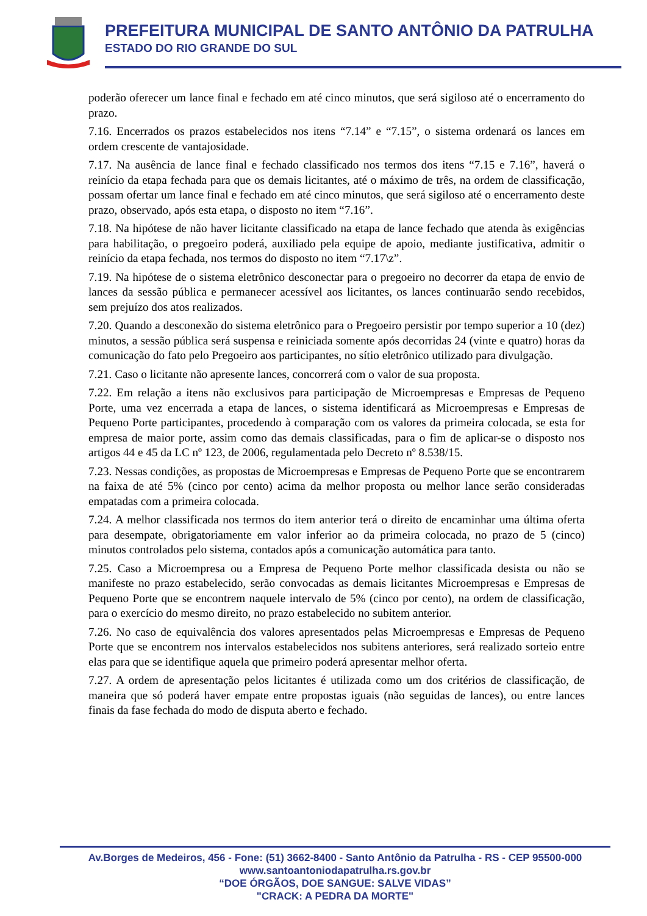PREFEITURA MUNICIPAL DE SANTO ANTÔNIO DA PATRULHA
ESTADO DO RIO GRANDE DO SUL
poderão oferecer um lance final e fechado em até cinco minutos, que será sigiloso até o encerramento do prazo.
7.16. Encerrados os prazos estabelecidos nos itens “7.14” e “7.15”, o sistema ordenará os lances em ordem crescente de vantajosidade.
7.17. Na ausência de lance final e fechado classificado nos termos dos itens “7.15 e 7.16”, haverá o reinício da etapa fechada para que os demais licitantes, até o máximo de três, na ordem de classificação, possam ofertar um lance final e fechado em até cinco minutos, que será sigiloso até o encerramento deste prazo, observado, após esta etapa, o disposto no item “7.16”.
7.18. Na hipótese de não haver licitante classificado na etapa de lance fechado que atenda às exigências para habilitação, o pregoeiro poderá, auxiliado pela equipe de apoio, mediante justificativa, admitir o reinício da etapa fechada, nos termos do disposto no item “7.17\z”.
7.19. Na hipótese de o sistema eletrônico desconectar para o pregoeiro no decorrer da etapa de envio de lances da sessão pública e permanecer acessível aos licitantes, os lances continuarão sendo recebidos, sem prejuízo dos atos realizados.
7.20. Quando a desconexão do sistema eletrônico para o Pregoeiro persistir por tempo superior a 10 (dez) minutos, a sessão pública será suspensa e reiniciada somente após decorridas 24 (vinte e quatro) horas da comunicação do fato pelo Pregoeiro aos participantes, no sítio eletrônico utilizado para divulgação.
7.21. Caso o licitante não apresente lances, concorrerá com o valor de sua proposta.
7.22. Em relação a itens não exclusivos para participação de Microempresas e Empresas de Pequeno Porte, uma vez encerrada a etapa de lances, o sistema identificará as Microempresas e Empresas de Pequeno Porte participantes, procedendo à comparação com os valores da primeira colocada, se esta for empresa de maior porte, assim como das demais classificadas, para o fim de aplicar-se o disposto nos artigos 44 e 45 da LC nº 123, de 2006, regulamentada pelo Decreto nº 8.538/15.
7.23. Nessas condições, as propostas de Microempresas e Empresas de Pequeno Porte que se encontrarem na faixa de até 5% (cinco por cento) acima da melhor proposta ou melhor lance serão consideradas empatadas com a primeira colocada.
7.24. A melhor classificada nos termos do item anterior terá o direito de encaminhar uma última oferta para desempate, obrigatoriamente em valor inferior ao da primeira colocada, no prazo de 5 (cinco) minutos controlados pelo sistema, contados após a comunicação automática para tanto.
7.25. Caso a Microempresa ou a Empresa de Pequeno Porte melhor classificada desista ou não se manifeste no prazo estabelecido, serão convocadas as demais licitantes Microempresas e Empresas de Pequeno Porte que se encontrem naquele intervalo de 5% (cinco por cento), na ordem de classificação, para o exercício do mesmo direito, no prazo estabelecido no subitem anterior.
7.26. No caso de equivalência dos valores apresentados pelas Microempresas e Empresas de Pequeno Porte que se encontrem nos intervalos estabelecidos nos subitens anteriores, será realizado sorteio entre elas para que se identifique aquela que primeiro poderá apresentar melhor oferta.
7.27. A ordem de apresentação pelos licitantes é utilizada como um dos critérios de classificação, de maneira que só poderá haver empate entre propostas iguais (não seguidas de lances), ou entre lances finais da fase fechada do modo de disputa aberto e fechado.
Av.Borges de Medeiros, 456 - Fone: (51) 3662-8400 - Santo Antônio da Patrulha - RS - CEP 95500-000
www.santoantoniodapatrulha.rs.gov.br
“DOE ÓRGÃOS, DOE SANGUE: SALVE VIDAS”
"CRACK: A PEDRA DA MORTE"